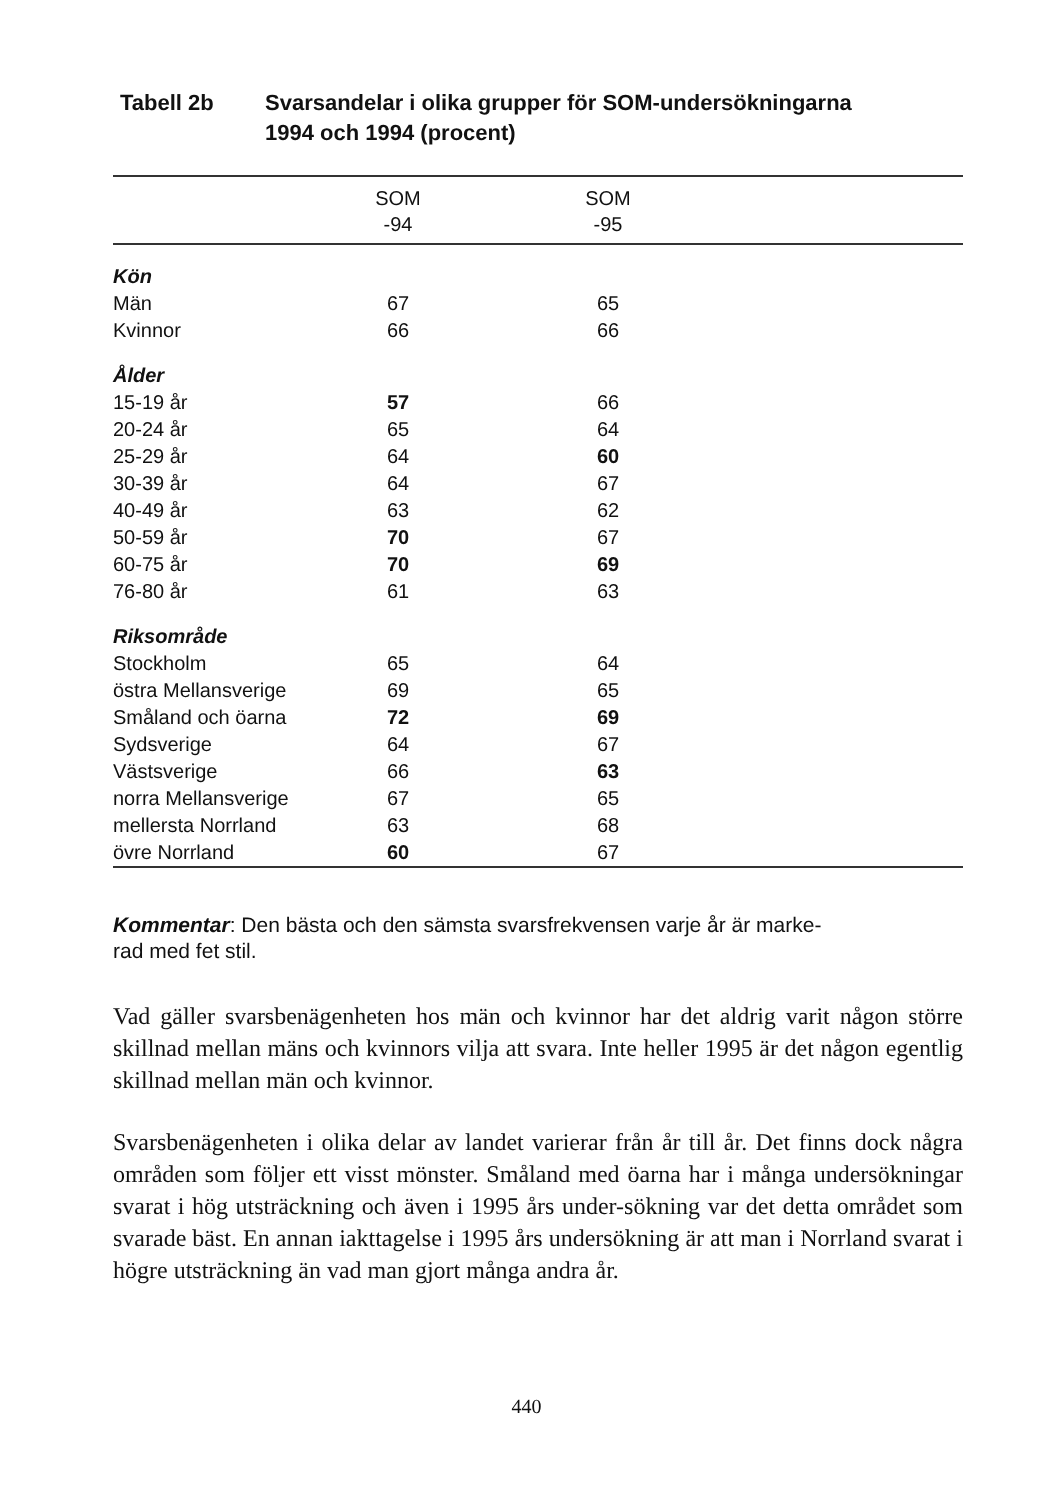Tabell 2b Svarsandelar i olika grupper för SOM-undersökningarna
1994 och 1994 (procent)
| | SOM -94 | SOM -95 | |
| --- | --- | --- | --- |
| Kön | | | |
| Män | 67 | 65 | |
| Kvinnor | 66 | 66 | |
| Ålder | | | |
| 15-19 år | 57 | 66 | |
| 20-24 år | 65 | 64 | |
| 25-29 år | 64 | 60 | |
| 30-39 år | 64 | 67 | |
| 40-49 år | 63 | 62 | |
| 50-59 år | 70 | 67 | |
| 60-75 år | 70 | 69 | |
| 76-80 år | 61 | 63 | |
| Riksområde | | | |
| Stockholm | 65 | 64 | |
| östra Mellansverige | 69 | 65 | |
| Småland och öarna | 72 | 69 | |
| Sydsverige | 64 | 67 | |
| Västsverige | 66 | 63 | |
| norra Mellansverige | 67 | 65 | |
| mellersta Norrland | 63 | 68 | |
| övre Norrland | 60 | 67 | |
Kommentar: Den bästa och den sämsta svarsfrekvensen varje år är marke-
rad med fet stil.
Vad gäller svarsbenägenheten hos män och kvinnor har det aldrig varit någon större skillnad mellan mäns och kvinnors vilja att svara. Inte heller 1995 är det någon egentlig skillnad mellan män och kvinnor.
Svarsbenägenheten i olika delar av landet varierar från år till år. Det finns dock några områden som följer ett visst mönster. Småland med öarna har i många undersökningar svarat i hög utsträckning och även i 1995 års under-sökning var det detta området som svarade bäst. En annan iakttagelse i 1995 års undersökning är att man i Norrland svarat i högre utsträckning än vad man gjort många andra år.
440